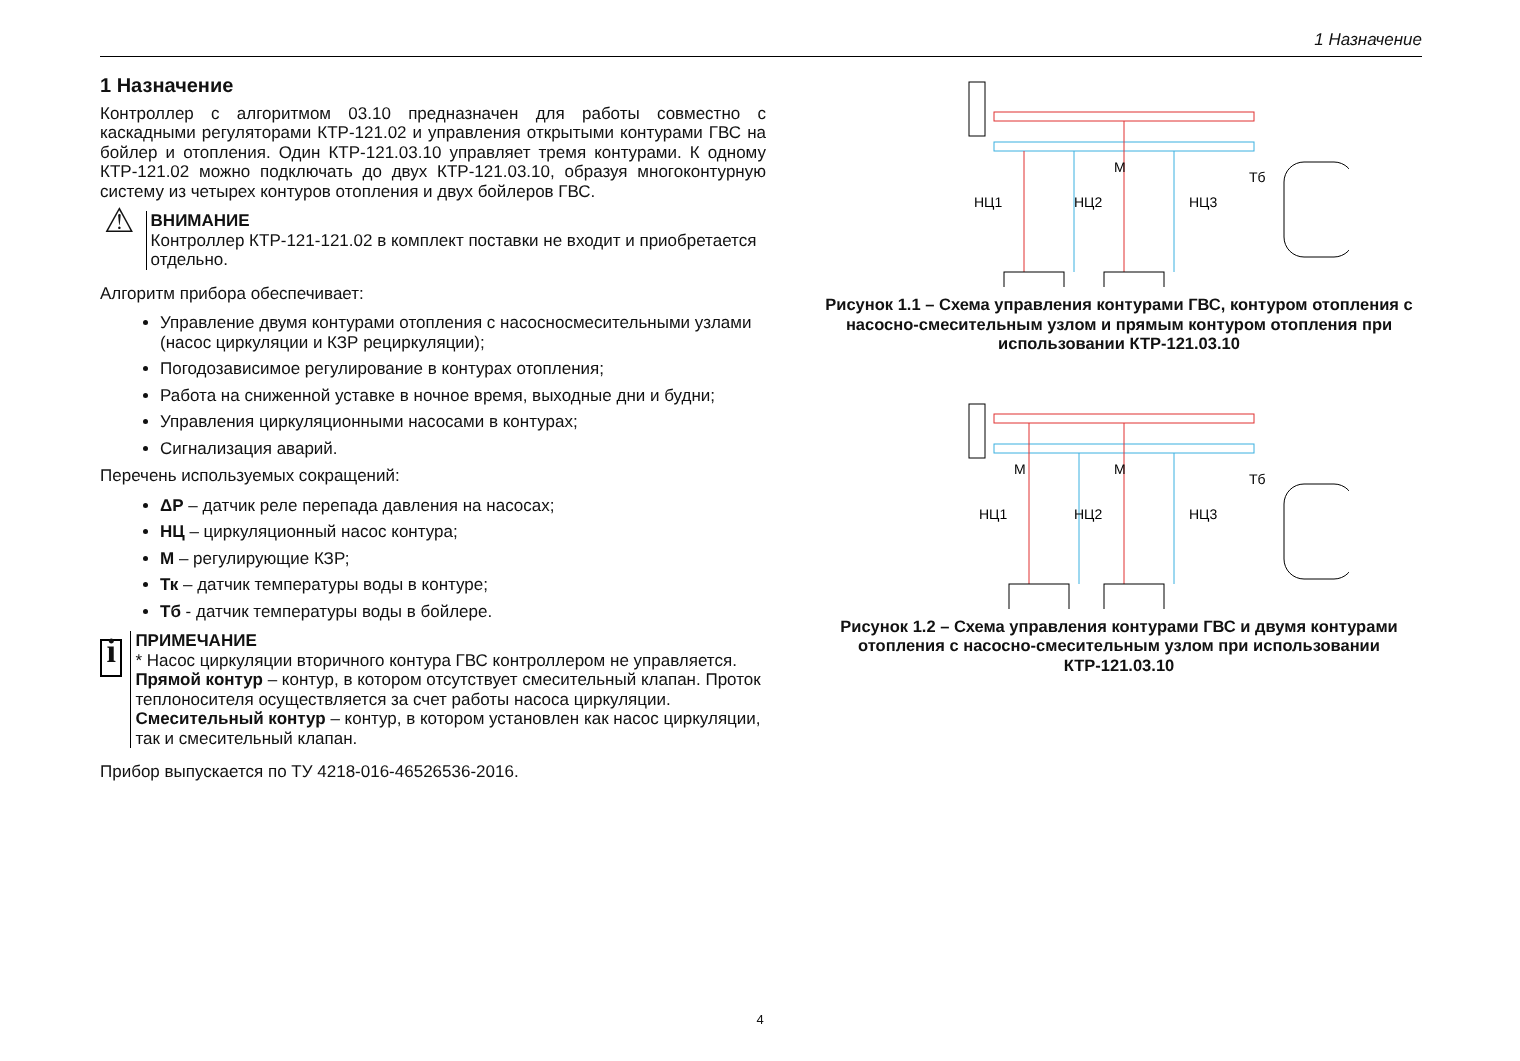1 Назначение
1 Назначение
Контроллер с алгоритмом 03.10 предназначен для работы совместно с каскадными регуляторами КТР-121.02 и управления открытыми контурами ГВС на бойлер и отопления. Один КТР-121.03.10 управляет тремя контурами. К одному КТР-121.02 можно подключать до двух КТР-121.03.10, образуя многоконтурную систему из четырех контуров отопления и двух бойлеров ГВС.
⚠
ВНИМАНИЕ
Контроллер КТР-121-121.02 в комплект поставки не входит и приобретается отдельно.
Алгоритм прибора обеспечивает:
Управление двумя контурами отопления с насосносмесительными узлами (насос циркуляции и КЗР рециркуляции);
Погодозависимое регулирование в контурах отопления;
Работа на сниженной уставке в ночное время, выходные дни и будни;
Управления циркуляционными насосами в контурах;
Сигнализация аварий.
Перечень используемых сокращений:
ΔР – датчик реле перепада давления на насосах;
НЦ – циркуляционный насос контура;
М – регулирующие КЗР;
Тк – датчик температуры воды в контуре;
Тб - датчик температуры воды в бойлере.
i
ПРИМЕЧАНИЕ
* Насос циркуляции вторичного контура ГВС контроллером не управляется.
Прямой контур – контур, в котором отсутствует смесительный клапан. Проток теплоносителя осуществляется за счет работы насоса циркуляции.
Смесительный контур – контур, в котором установлен как насос циркуляции, так и смесительный клапан.
Прибор выпускается по ТУ 4218-016-46526536-2016.
НЦ1
НЦ2
НЦ3
М
Тб
Рисунок 1.1 – Схема управления контурами ГВС, контуром отопления с насосно-смесительным узлом и прямым контуром отопления при использовании КТР-121.03.10
НЦ1
НЦ2
НЦ3
М
М
Тб
Рисунок 1.2 – Схема управления контурами ГВС и двумя контурами отопления с насосно-смесительным узлом при использовании КТР-121.03.10
4